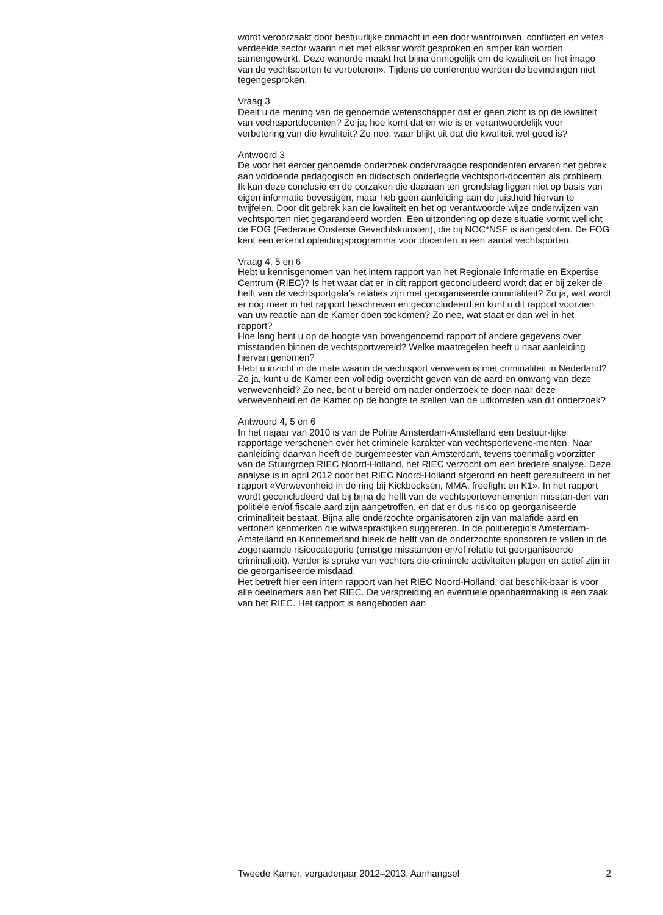wordt veroorzaakt door bestuurlijke onmacht in een door wantrouwen, conflicten en vetes verdeelde sector waarin niet met elkaar wordt gesproken en amper kan worden samengewerkt. Deze wanorde maakt het bijna onmogelijk om de kwaliteit en het imago van de vechtsporten te verbeteren». Tijdens de conferentie werden de bevindingen niet tegengesproken.
Vraag 3
Deelt u de mening van de genoemde wetenschapper dat er geen zicht is op de kwaliteit van vechtsportdocenten? Zo ja, hoe komt dat en wie is er verantwoordelijk voor verbetering van die kwaliteit? Zo nee, waar blijkt uit dat die kwaliteit wel goed is?
Antwoord 3
De voor het eerder genoemde onderzoek ondervraagde respondenten ervaren het gebrek aan voldoende pedagogisch en didactisch onderlegde vechtsport-docenten als probleem. Ik kan deze conclusie en de oorzaken die daaraan ten grondslag liggen niet op basis van eigen informatie bevestigen, maar heb geen aanleiding aan de juistheid hiervan te twijfelen. Door dit gebrek kan de kwaliteit en het op verantwoorde wijze onderwijzen van vechtsporten niet gegarandeerd worden. Een uitzondering op deze situatie vormt wellicht de FOG (Federatie Oosterse Gevechtskunsten), die bij NOC*NSF is aangesloten. De FOG kent een erkend opleidingsprogramma voor docenten in een aantal vechtsporten.
Vraag 4, 5 en 6
Hebt u kennisgenomen van het intern rapport van het Regionale Informatie en Expertise Centrum (RIEC)? Is het waar dat er in dit rapport geconcludeerd wordt dat er bij zeker de helft van de vechtsportgala’s relaties zijn met georganiseerde criminaliteit? Zo ja, wat wordt er nog meer in het rapport beschreven en geconcludeerd en kunt u dit rapport voorzien van uw reactie aan de Kamer doen toekomen? Zo nee, wat staat er dan wel in het rapport?
Hoe lang bent u op de hoogte van bovengenoemd rapport of andere gegevens over misstanden binnen de vechtsportwereld? Welke maatregelen heeft u naar aanleiding hiervan genomen?
Hebt u inzicht in de mate waarin de vechtsport verweven is met criminaliteit in Nederland? Zo ja, kunt u de Kamer een volledig overzicht geven van de aard en omvang van deze verwevenheid? Zo nee, bent u bereid om nader onderzoek te doen naar deze verwevenheid en de Kamer op de hoogte te stellen van de uitkomsten van dit onderzoek?
Antwoord 4, 5 en 6
In het najaar van 2010 is van de Politie Amsterdam-Amstelland een bestuur-lijke rapportage verschenen over het criminele karakter van vechtsportevene-menten. Naar aanleiding daarvan heeft de burgemeester van Amsterdam, tevens toenmalig voorzitter van de Stuurgroep RIEC Noord-Holland, het RIEC verzocht om een bredere analyse. Deze analyse is in april 2012 door het RIEC Noord-Holland afgerond en heeft geresulteerd in het rapport «Verwevenheid in de ring bij Kickbocksen, MMA, freefight en K1». In het rapport wordt geconcludeerd dat bij bijna de helft van de vechtsportevenementen misstan-den van politiële en/of fiscale aard zijn aangetroffen, en dat er dus risico op georganiseerde criminaliteit bestaat. Bijna alle onderzochte organisatoren zijn van malafide aard en vertonen kenmerken die witwaspraktijken suggereren. In de politieregio’s Amsterdam-Amstelland en Kennemerland bleek de helft van de onderzochte sponsoren te vallen in de zogenaamde risicocategorie (ernstige misstanden en/of relatie tot georganiseerde criminaliteit). Verder is sprake van vechters die criminele activiteiten plegen en actief zijn in de georganiseerde misdaad.
Het betreft hier een intern rapport van het RIEC Noord-Holland, dat beschik-baar is voor alle deelnemers aan het RIEC. De verspreiding en eventuele openbaarmaking is een zaak van het RIEC. Het rapport is aangeboden aan
Tweede Kamer, vergaderjaar 2012–2013, Aanhangsel 2